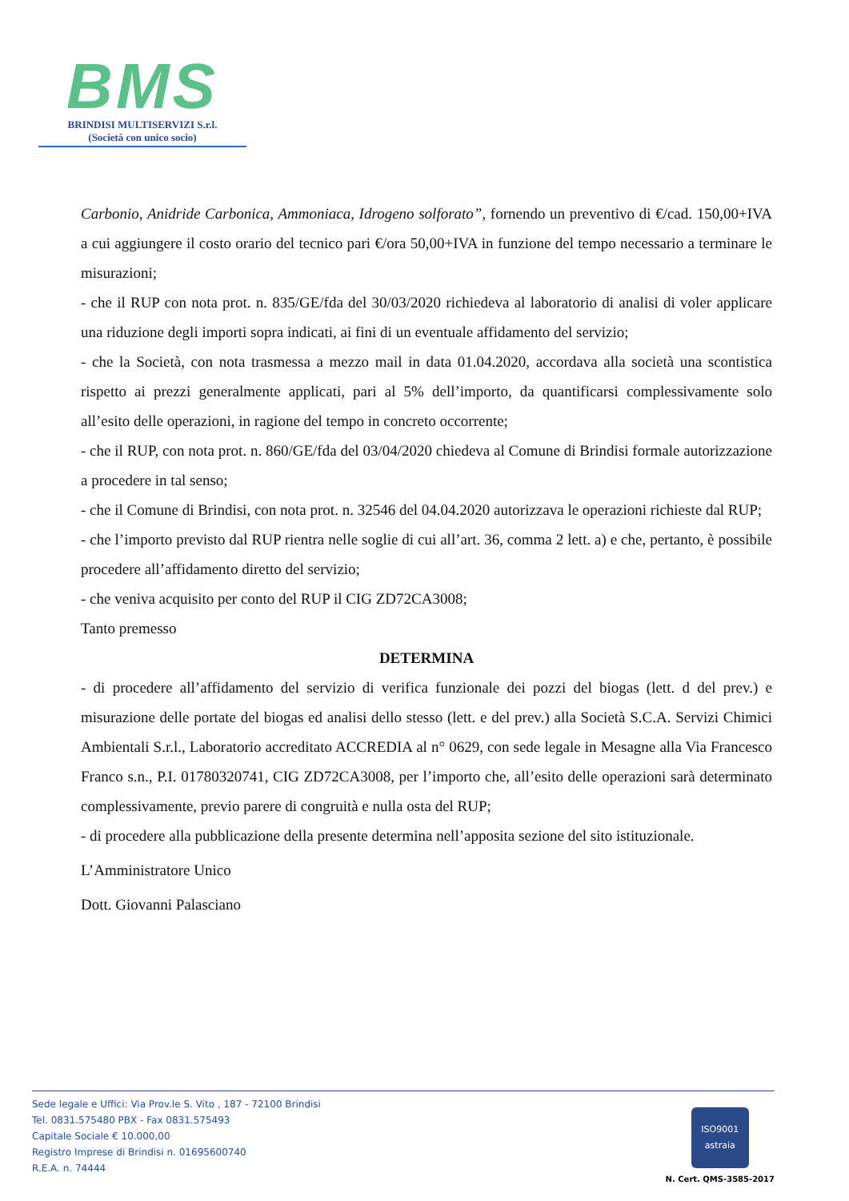BMS
BRINDISI MULTISERVIZI S.r.l.
(Società con unico socio)
Carbonio, Anidride Carbonica, Ammoniaca, Idrogeno solforato”, fornendo un preventivo di €/cad. 150,00+IVA a cui aggiungere il costo orario del tecnico pari €/ora 50,00+IVA in funzione del tempo necessario a terminare le misurazioni;
- che il RUP con nota prot. n. 835/GE/fda del 30/03/2020 richiedeva al laboratorio di analisi di voler applicare una riduzione degli importi sopra indicati, ai fini di un eventuale affidamento del servizio;
- che la Società, con nota trasmessa a mezzo mail in data 01.04.2020, accordava alla società una scontistica rispetto ai prezzi generalmente applicati, pari al 5% dell’importo, da quantificarsi complessivamente solo all’esito delle operazioni, in ragione del tempo in concreto occorrente;
- che il RUP, con nota prot. n. 860/GE/fda del 03/04/2020 chiedeva al Comune di Brindisi formale autorizzazione a procedere in tal senso;
- che il Comune di Brindisi, con nota prot. n. 32546 del 04.04.2020 autorizzava le operazioni richieste dal RUP;
- che l’importo previsto dal RUP rientra nelle soglie di cui all’art. 36, comma 2 lett. a) e che, pertanto, è possibile procedere all’affidamento diretto del servizio;
- che veniva acquisito per conto del RUP il CIG ZD72CA3008;
Tanto premesso
DETERMINA
- di procedere all’affidamento del servizio di verifica funzionale dei pozzi del biogas (lett. d del prev.) e misurazione delle portate del biogas ed analisi dello stesso (lett. e del prev.) alla Società S.C.A. Servizi Chimici Ambientali S.r.l., Laboratorio accreditato ACCREDIA al n° 0629, con sede legale in Mesagne alla Via Francesco Franco s.n., P.I. 01780320741, CIG ZD72CA3008, per l’importo che, all’esito delle operazioni sarà determinato complessivamente, previo parere di congruità e nulla osta del RUP;
- di procedere alla pubblicazione della presente determina nell’apposita sezione del sito istituzionale.
L’Amministratore Unico
Dott. Giovanni Palasciano
Sede legale e Uffici: Via Prov.le S. Vito , 187 - 72100 Brindisi
Tel. 0831.575480 PBX - Fax 0831.575493
Capitale Sociale € 10.000,00
Registro Imprese di Brindisi n. 01695600740
R.E.A. n. 74444
ISO9001
astraia
N. Cert. QMS-3585-2017